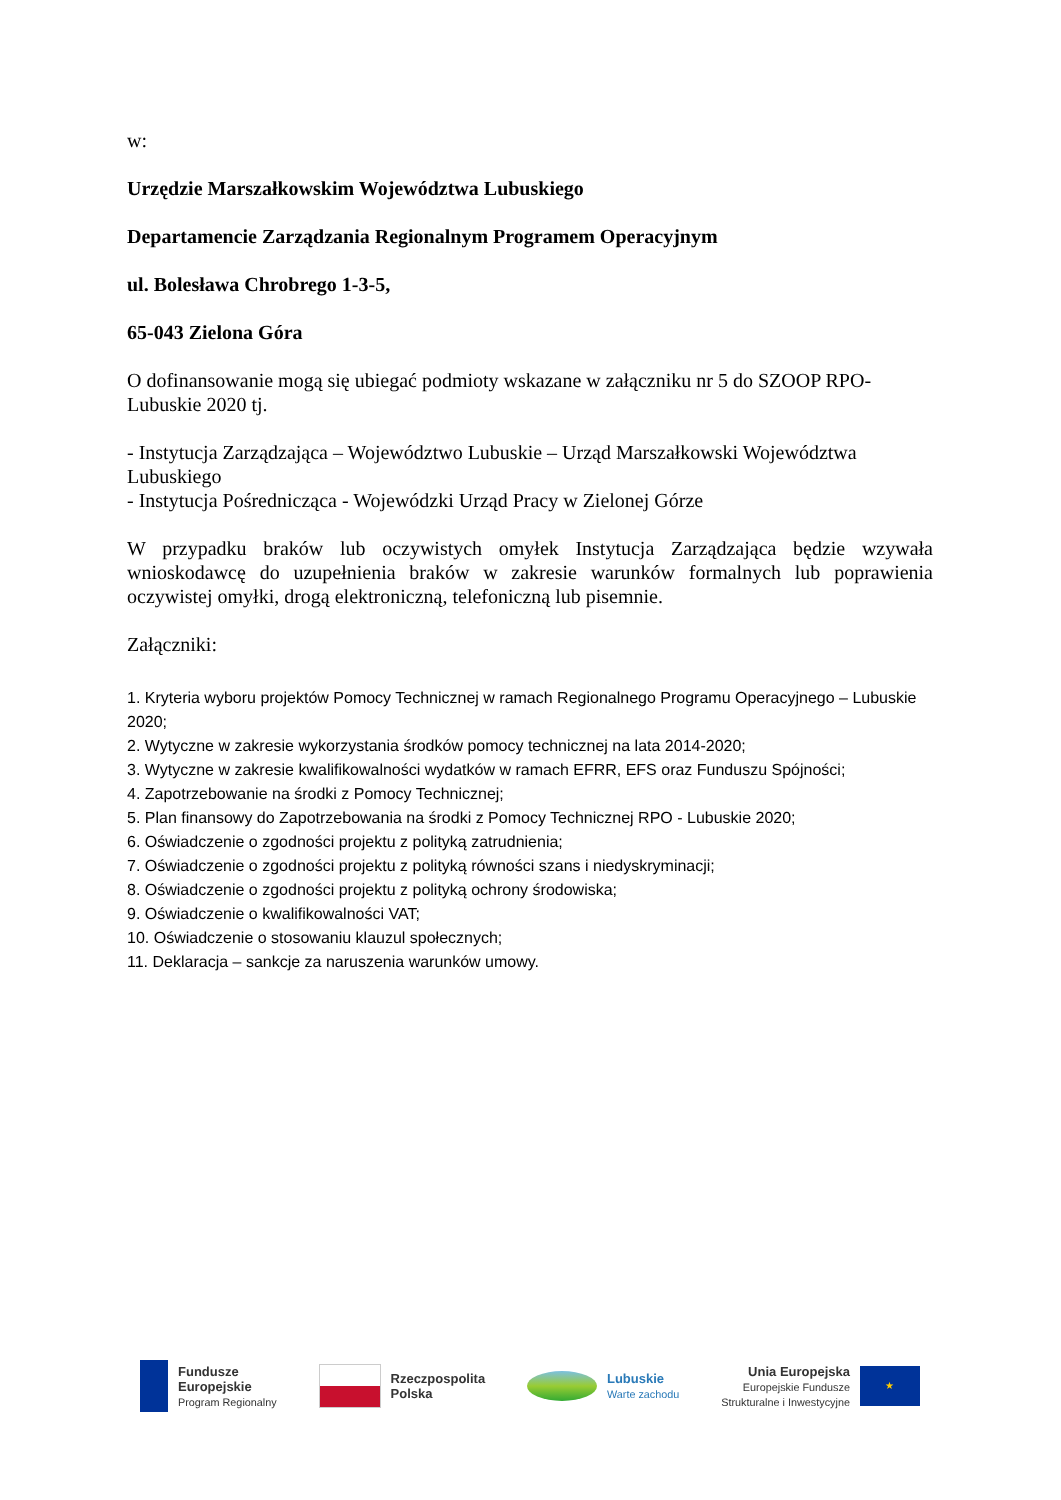w:
Urzędzie Marszałkowskim Województwa Lubuskiego
Departamencie Zarządzania Regionalnym Programem Operacyjnym
ul. Bolesława Chrobrego 1-3-5,
65-043 Zielona Góra
O dofinansowanie mogą się ubiegać podmioty wskazane w załączniku nr 5 do SZOOP RPO-Lubuskie 2020 tj.
- Instytucja Zarządzająca – Województwo Lubuskie – Urząd Marszałkowski Województwa Lubuskiego
- Instytucja Pośrednicząca - Wojewódzki Urząd Pracy w Zielonej Górze
W przypadku braków lub oczywistych omyłek Instytucja Zarządzająca będzie wzywała wnioskodawcę do uzupełnienia braków w zakresie warunków formalnych lub poprawienia oczywistej omyłki, drogą elektroniczną, telefoniczną lub pisemnie.
Załączniki:
1. Kryteria wyboru projektów Pomocy Technicznej w ramach Regionalnego Programu Operacyjnego – Lubuskie 2020;
2. Wytyczne w zakresie wykorzystania środków pomocy technicznej na lata 2014-2020;
3. Wytyczne w zakresie kwalifikowalności wydatków w ramach EFRR, EFS oraz Funduszu Spójności;
4. Zapotrzebowanie na środki z Pomocy Technicznej;
5. Plan finansowy do Zapotrzebowania na środki z Pomocy Technicznej RPO - Lubuskie 2020;
6. Oświadczenie o zgodności projektu z polityką zatrudnienia;
7. Oświadczenie o zgodności projektu z polityką równości szans i niedyskryminacji;
8. Oświadczenie o zgodności projektu z polityką ochrony środowiska;
9. Oświadczenie o kwalifikowalności VAT;
10. Oświadczenie o stosowaniu klauzul społecznych;
11. Deklaracja – sankcje za naruszenia warunków umowy.
Fundusze
Europejskie
Program Regionalny
Rzeczpospolita
Polska
Lubuskie
Warte zachodu
Unia Europejska
Europejskie Fundusze
Strukturalne i Inwestycyjne
★